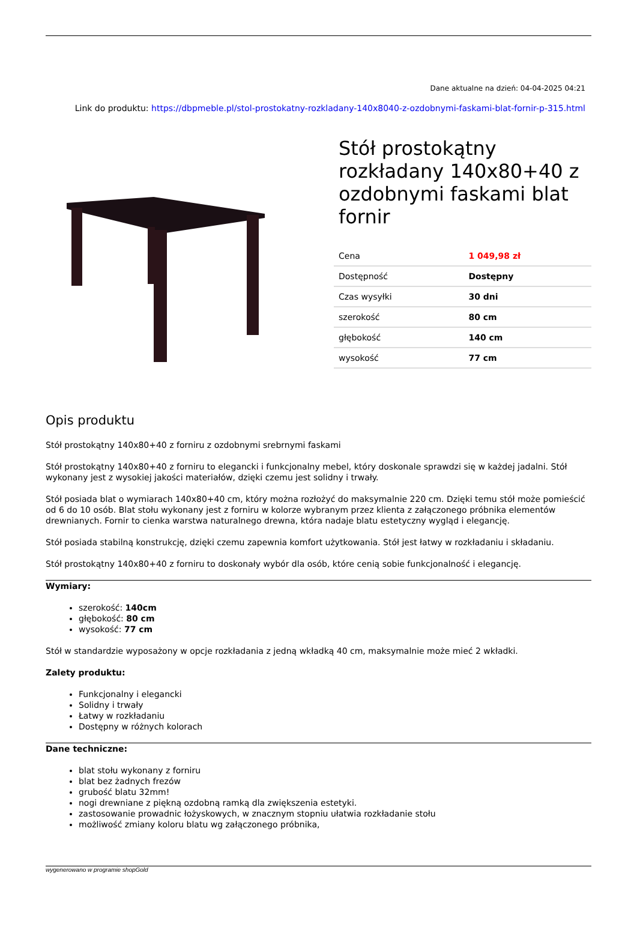Dane aktualne na dzień: 04-04-2025 04:21
Link do produktu: https://dbpmeble.pl/stol-prostokatny-rozkladany-140x8040-z-ozdobnymi-faskami-blat-fornir-p-315.html
Stół prostokątny rozkładany 140x80+40 z ozdobnymi faskami blat fornir
| Cena | 1 049,98 zł |
| Dostępność | Dostępny |
| Czas wysyłki | 30 dni |
| szerokość | 80 cm |
| głębokość | 140 cm |
| wysokość | 77 cm |
Opis produktu
Stół prostokątny 140x80+40 z forniru z ozdobnymi srebrnymi faskami
Stół prostokątny 140x80+40 z forniru to elegancki i funkcjonalny mebel, który doskonale sprawdzi się w każdej jadalni. Stół wykonany jest z wysokiej jakości materiałów, dzięki czemu jest solidny i trwały.
Stół posiada blat o wymiarach 140x80+40 cm, który można rozłożyć do maksymalnie 220 cm. Dzięki temu stół może pomieścić od 6 do 10 osób. Blat stołu wykonany jest z forniru w kolorze wybranym przez klienta z załączonego próbnika elementów drewnianych. Fornir to cienka warstwa naturalnego drewna, która nadaje blatu estetyczny wygląd i elegancję.
Stół posiada stabilną konstrukcję, dzięki czemu zapewnia komfort użytkowania. Stół jest łatwy w rozkładaniu i składaniu.
Stół prostokątny 140x80+40 z forniru to doskonały wybór dla osób, które cenią sobie funkcjonalność i elegancję.
Wymiary:
szerokość: 140cm
głębokość: 80 cm
wysokość: 77 cm
Stół w standardzie wyposażony w opcje rozkładania z jedną wkładką 40 cm, maksymalnie może mieć 2 wkładki.
Zalety produktu:
Funkcjonalny i elegancki
Solidny i trwały
Łatwy w rozkładaniu
Dostępny w różnych kolorach
Dane techniczne:
blat stołu wykonany z forniru
blat bez żadnych frezów
grubość blatu 32mm!
nogi drewniane z piękną ozdobną ramką dla zwiększenia estetyki.
zastosowanie prowadnic łożyskowych, w znacznym stopniu ułatwia rozkładanie stołu
możliwość zmiany koloru blatu wg załączonego próbnika,
wygenerowano w programie shopGold